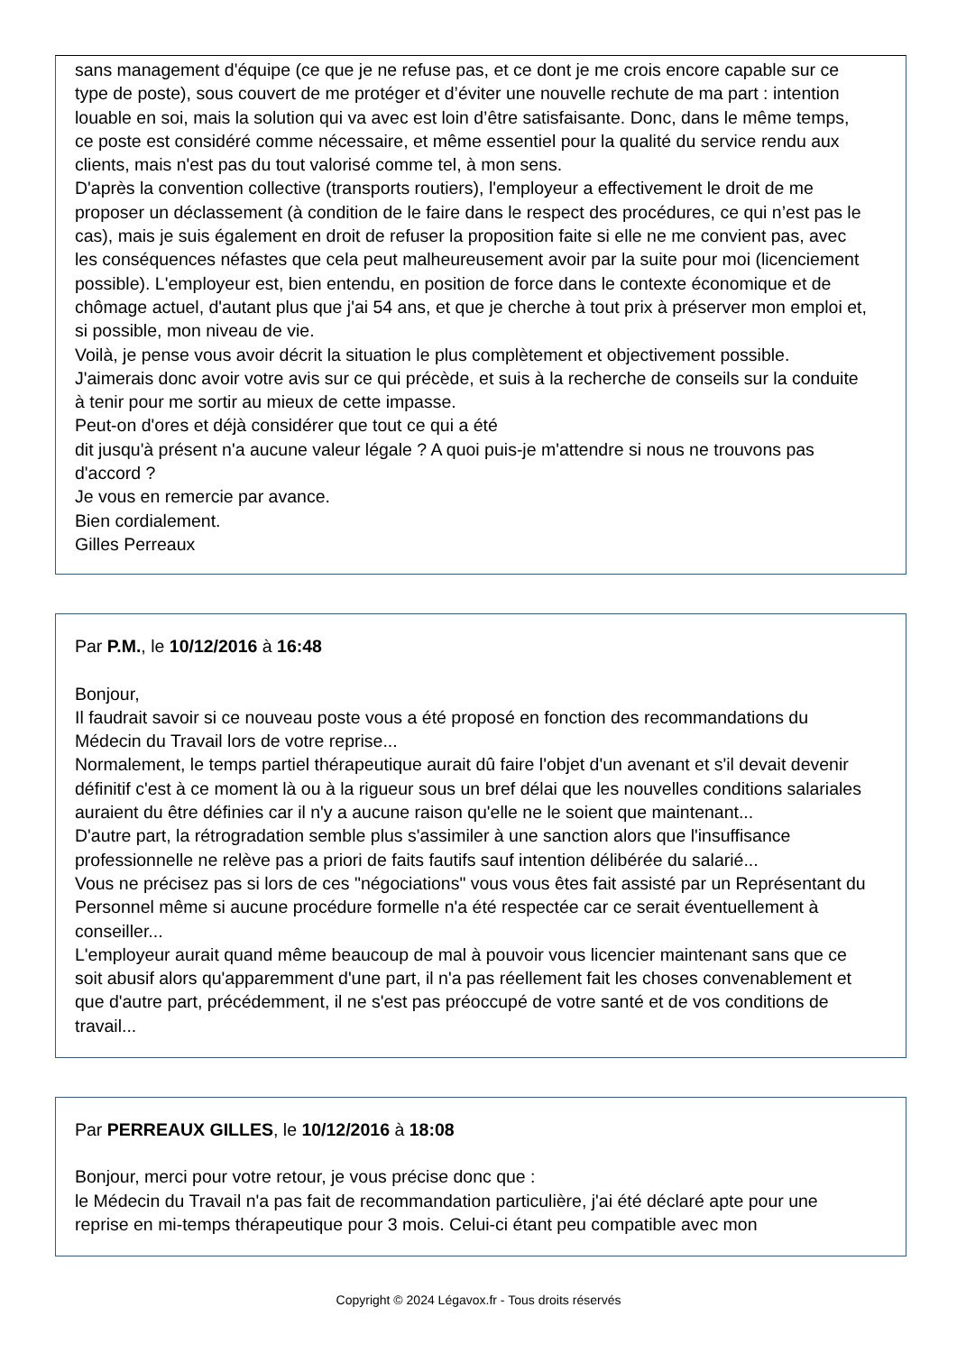sans management d'équipe (ce que je ne refuse pas, et ce dont je me crois encore capable sur ce type de poste), sous couvert de me protéger et d’éviter une nouvelle rechute de ma part : intention louable en soi, mais la solution qui va avec est loin d’être satisfaisante. Donc, dans le même temps, ce poste est considéré comme nécessaire, et même essentiel pour la qualité du service rendu aux clients, mais n'est pas du tout valorisé comme tel, à mon sens.
D'après la convention collective (transports routiers), l'employeur a effectivement le droit de me proposer un déclassement (à condition de le faire dans le respect des procédures, ce qui n’est pas le cas), mais je suis également en droit de refuser la proposition faite si elle ne me convient pas, avec les conséquences néfastes que cela peut malheureusement avoir par la suite pour moi (licenciement possible). L'employeur est, bien entendu, en position de force dans le contexte économique et de chômage actuel, d'autant plus que j'ai 54 ans, et que je cherche à tout prix à préserver mon emploi et, si possible, mon niveau de vie.
Voilà, je pense vous avoir décrit la situation le plus complètement et objectivement possible.
J'aimerais donc avoir votre avis sur ce qui précède, et suis à la recherche de conseils sur la conduite à tenir pour me sortir au mieux de cette impasse.
Peut-on d'ores et déjà considérer que tout ce qui a été
dit jusqu'à présent n'a aucune valeur légale ? A quoi puis-je m'attendre si nous ne trouvons pas d'accord ?
Je vous en remercie par avance.
Bien cordialement.
Gilles Perreaux
Par P.M., le 10/12/2016 à 16:48
Bonjour,
Il faudrait savoir si ce nouveau poste vous a été proposé en fonction des recommandations du Médecin du Travail lors de votre reprise...
Normalement, le temps partiel thérapeutique aurait dû faire l'objet d'un avenant et s'il devait devenir définitif c'est à ce moment là ou à la rigueur sous un bref délai que les nouvelles conditions salariales auraient du être définies car il n'y a aucune raison qu'elle ne le soient que maintenant...
D'autre part, la rétrogradation semble plus s'assimiler à une sanction alors que l'insuffisance professionnelle ne relève pas a priori de faits fautifs sauf intention délibérée du salarié...
Vous ne précisez pas si lors de ces "négociations" vous vous êtes fait assisté par un Représentant du Personnel même si aucune procédure formelle n'a été respectée car ce serait éventuellement à conseiller...
L'employeur aurait quand même beaucoup de mal à pouvoir vous licencier maintenant sans que ce soit abusif alors qu'apparemment d'une part, il n'a pas réellement fait les choses convenablement et que d'autre part, précédemment, il ne s'est pas préoccupé de votre santé et de vos conditions de travail...
Par PERREAUX GILLES, le 10/12/2016 à 18:08
Bonjour, merci pour votre retour, je vous précise donc que :
le Médecin du Travail n'a pas fait de recommandation particulière, j'ai été déclaré apte pour une reprise en mi-temps thérapeutique pour 3 mois. Celui-ci étant peu compatible avec mon
Copyright © 2024 Légavox.fr - Tous droits réservés